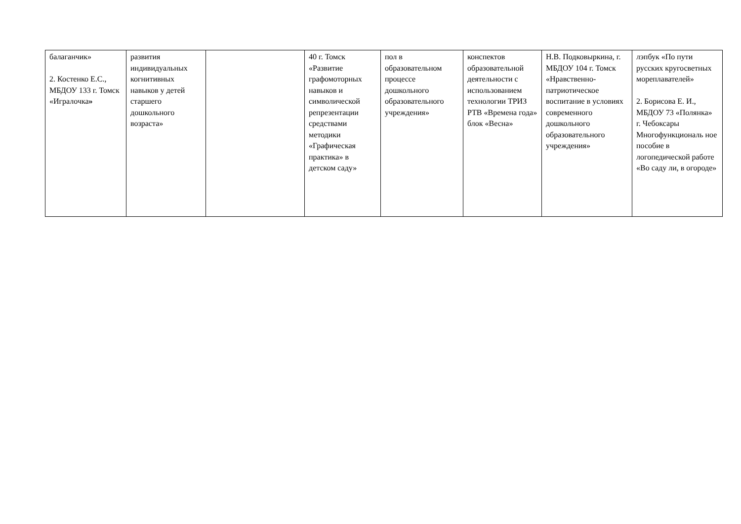| балаганчик» 2. Костенко Е.С., МБДОУ 133 г. Томск «Игралочка » | развития индивидуальных когнитивных навыков у детей старшего дошкольного возраста» | | 40 г. Томск «Развитие графомоторных навыков и символической репрезентации средствами методики «Графическая практика» в детском саду» | пол в образовательном процессе дошкольного образовательного учреждения» | конспектов образовательной деятельности с использованием технологии ТРИЗ РТВ «Времена года» блок «Весна» | Н.В. Подковыркина, г. МБДОУ 104 г. Томск «Нравственно-патриотическое воспитание в условиях современного дошкольного образовательного учреждения» | лэпбук «По пути русских кругосветных мореплавателей» 2. Борисова Е. И., МБДОУ 73 «Полянка» г. Чебоксары Многофункциональ ное пособие в логопедической работе «Во саду ли, в огороде» |